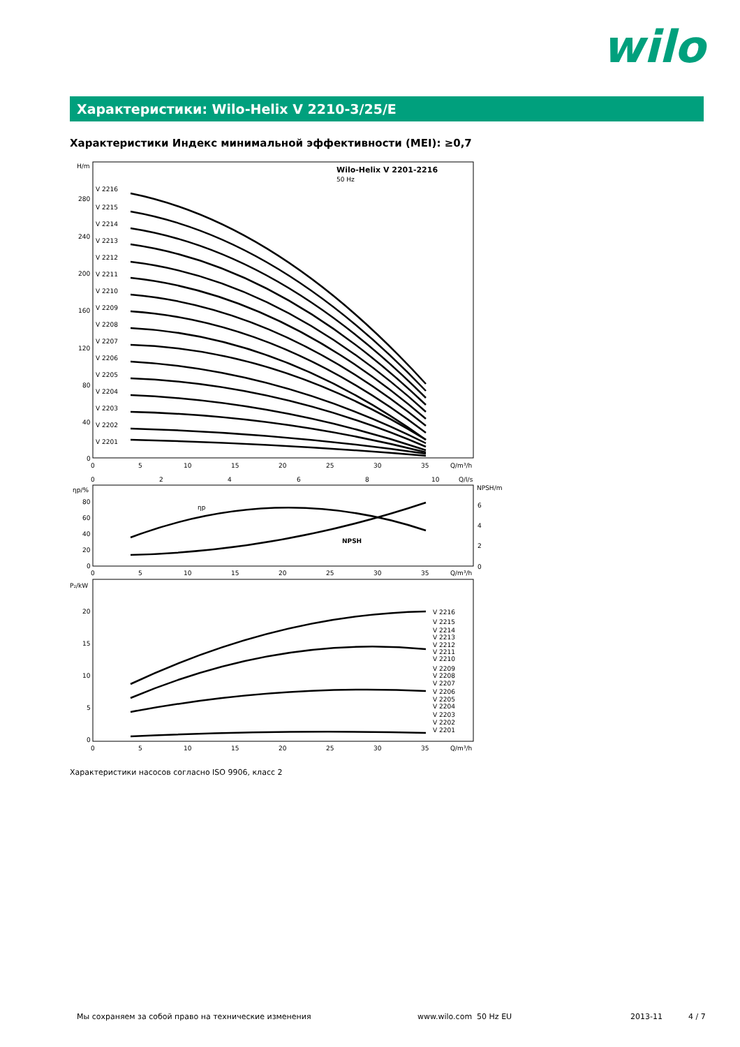wilo
Характеристики: Wilo-Helix V 2210-3/25/E
Характеристики Индекс минимальной эффективности (MEI): ≥0,7
H/m
Wilo-Helix V 2201-2216
50 Hz
V 2216
V 2215
V 2214
V 2213
V 2212
V 2211
V 2210
V 2209
V 2208
V 2207
V 2206
V 2205
V 2204
V 2203
V 2202
V 2201
280
240
200
160
120
80
40
0
0
5
10
15
20
25
30
35
Q/m³/h
0
2
4
6
8
10
Q/l/s
ηp/%
NPSH/m
80
60
40
20
0
6
4
2
0
ηp
NPSH
0
5
10
15
20
25
30
35
Q/m³/h
P₂/kW
20
15
10
5
0
V 2216
V 2215
V 2214
V 2213
V 2212
V 2211
V 2210
V 2209
V 2208
V 2207
V 2206
V 2205
V 2204
V 2203
V 2202
V 2201
0
5
10
15
20
25
30
35
Q/m³/h
Характеристики насосов согласно ISO 9906, класс 2
Мы сохраняем за собой право на технические изменения
www.wilo.com 50 Hz EU 2013-11 4 / 7